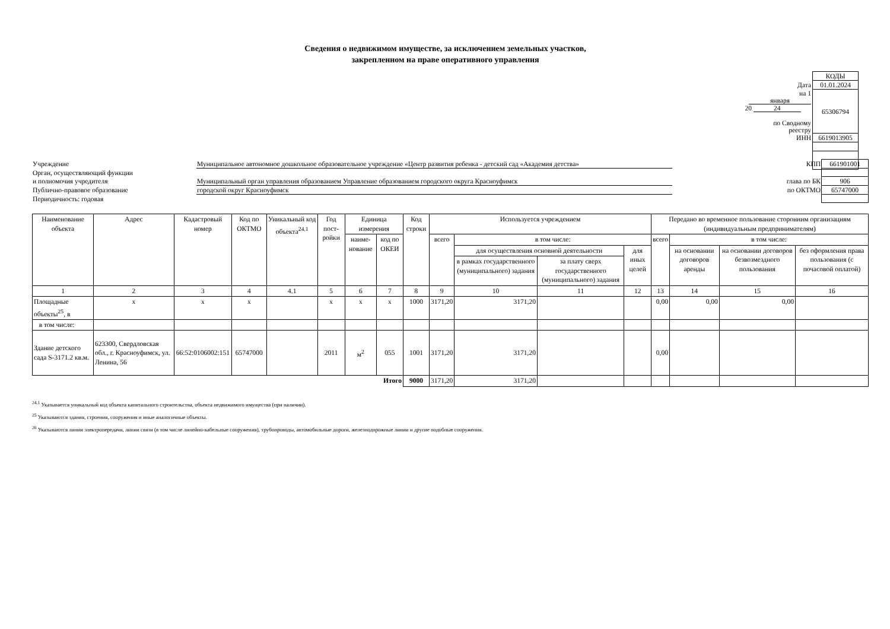Сведения о недвижимом имуществе, за исключением земельных участков,
закрепленном на праве оперативного управления
| | КОДЫ |
| Дата | 01.01.2024 |
| на 1 января 20 24 по Сводному реестру | 65306794 |
| ИНН | 6619013905 |
| Учреждение | Муниципальное автономное дошкольное образовательное учреждение «Центр развития ребенка - детский сад «Академия детства» | КПП | 661901001 |
| Орган, осуществляющий функции | | | |
| и полномочия учредителя | Муниципальный орган управления образованием Управление образованием городского округа Красноуфимск | глава по БК | 906 |
| Публично-правовое образование | городской округ Красноуфимск | по ОКТМО | 65747000 |
| Периодичность: годовая | | | |
| Наименование объекта | Адрес | Кадастровый номер | Код по ОКТМО | Уникальный код объекта<sup>24.1</sup> | Год пост-ройки | Единица измерения | | Код строки | Используется учреждением | | | | Передано во временное пользование сторонним организациям (индивидуальным предпринимателям) | | | |
| --- | --- | --- | --- | --- | --- | --- | --- | --- | --- | --- | --- | --- | --- | --- | --- | --- |
| | | | | | | наиме-нование | код по ОКЕИ | | всего | в том числе: | | | всего | в том числе: | | |
| | | | | | | | | | | для осуществления основной деятельности | | для иных целей | | на основании договоров аренды | на основании договоров безвозмездного пользования | без оформления права пользования (с почасовой оплатой) |
| | | | | | | | | | | в рамках государственного (муниципального) задания | за плату сверх государственного (муниципального) задания | | | | | |
| 1 | 2 | 3 | 4 | 4.1 | 5 | 6 | 7 | 8 | 9 | 10 | 11 | 12 | 13 | 14 | 15 | 16 |
| Площадные объекты<sup>25</sup>, в | x | x | x | | x | x | x | 1000 | 3171,20 | 3171,20 | | | 0,00 | 0,00 | 0,00 | |
| в том числе: | | | | | | | | | | | | | | | | |
| Здание детского сада S-3171.2 кв.м. | 623300, Свердловская обл., г. Красноуфимск, ул. Ленина, 56 | 66:52:0106002:151 | 65747000 | | 2011 | м<sup>2</sup> | 055 | 1001 | 3171,20 | 3171,20 | | | 0,00 | | | |
| Итого | | | | | | | | 9000 | 3171,20 | 3171,20 | | | | | | |
<sup>24.1</sup> Указывается уникальный код объекта капитального строительства, объекта недвижимого имущества (при наличии).
<sup>25</sup> Указываются здания, строения, сооружения и иные аналогичные объекты.
<sup>26</sup> Указываются линии электропередачи, линии связи (в том числе линейно-кабельные сооружения), трубопроводы, автомобильные дороги, железнодорожные линии и другие подобные сооружения.